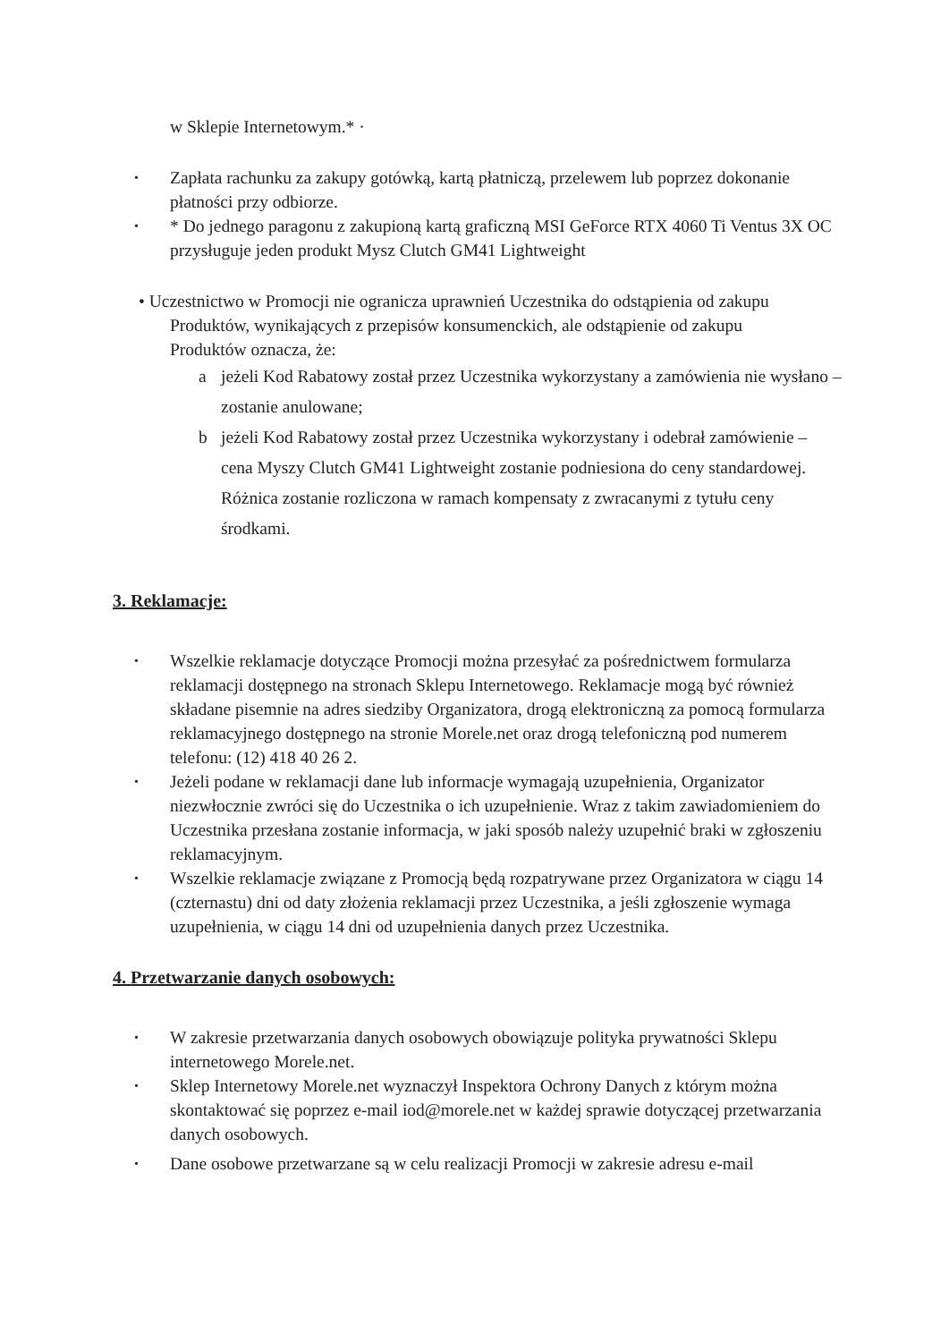w Sklepie Internetowym.* ·
• Zapłata rachunku za zakupy gotówką, kartą płatniczą, przelewem lub poprzez dokonanie płatności przy odbiorze.
• * Do jednego paragonu z zakupioną kartą graficzną MSI GeForce RTX 4060 Ti Ventus 3X OC przysługuje jeden produkt Mysz Clutch GM41 Lightweight
• Uczestnictwo w Promocji nie ogranicza uprawnień Uczestnika do odstąpienia od zakupu
Produktów, wynikających z przepisów konsumenckich, ale odstąpienie od zakupu
Produktów oznacza, że:
a jeżeli Kod Rabatowy został przez Uczestnika wykorzystany a zamówienia nie wysłano – zostanie anulowane;
b jeżeli Kod Rabatowy został przez Uczestnika wykorzystany i odebrał zamówienie – cena Myszy Clutch GM41 Lightweight zostanie podniesiona do ceny standardowej. Różnica zostanie rozliczona w ramach kompensaty z zwracanymi z tytułu ceny środkami.
3. Reklamacje:
• Wszelkie reklamacje dotyczące Promocji można przesyłać za pośrednictwem formularza reklamacji dostępnego na stronach Sklepu Internetowego. Reklamacje mogą być również składane pisemnie na adres siedziby Organizatora, drogą elektroniczną za pomocą formularza reklamacyjnego dostępnego na stronie Morele.net oraz drogą telefoniczną pod numerem telefonu: (12) 418 40 26 2.
• Jeżeli podane w reklamacji dane lub informacje wymagają uzupełnienia, Organizator niezwłocznie zwróci się do Uczestnika o ich uzupełnienie. Wraz z takim zawiadomieniem do Uczestnika przesłana zostanie informacja, w jaki sposób należy uzupełnić braki w zgłoszeniu reklamacyjnym.
• Wszelkie reklamacje związane z Promocją będą rozpatrywane przez Organizatora w ciągu 14 (czternastu) dni od daty złożenia reklamacji przez Uczestnika, a jeśli zgłoszenie wymaga uzupełnienia, w ciągu 14 dni od uzupełnienia danych przez Uczestnika.
4. Przetwarzanie danych osobowych:
• W zakresie przetwarzania danych osobowych obowiązuje polityka prywatności Sklepu internetowego Morele.net.
• Sklep Internetowy Morele.net wyznaczył Inspektora Ochrony Danych z którym można skontaktować się poprzez e-mail iod@morele.net w każdej sprawie dotyczącej przetwarzania danych osobowych.
• Dane osobowe przetwarzane są w celu realizacji Promocji w zakresie adresu e-mail